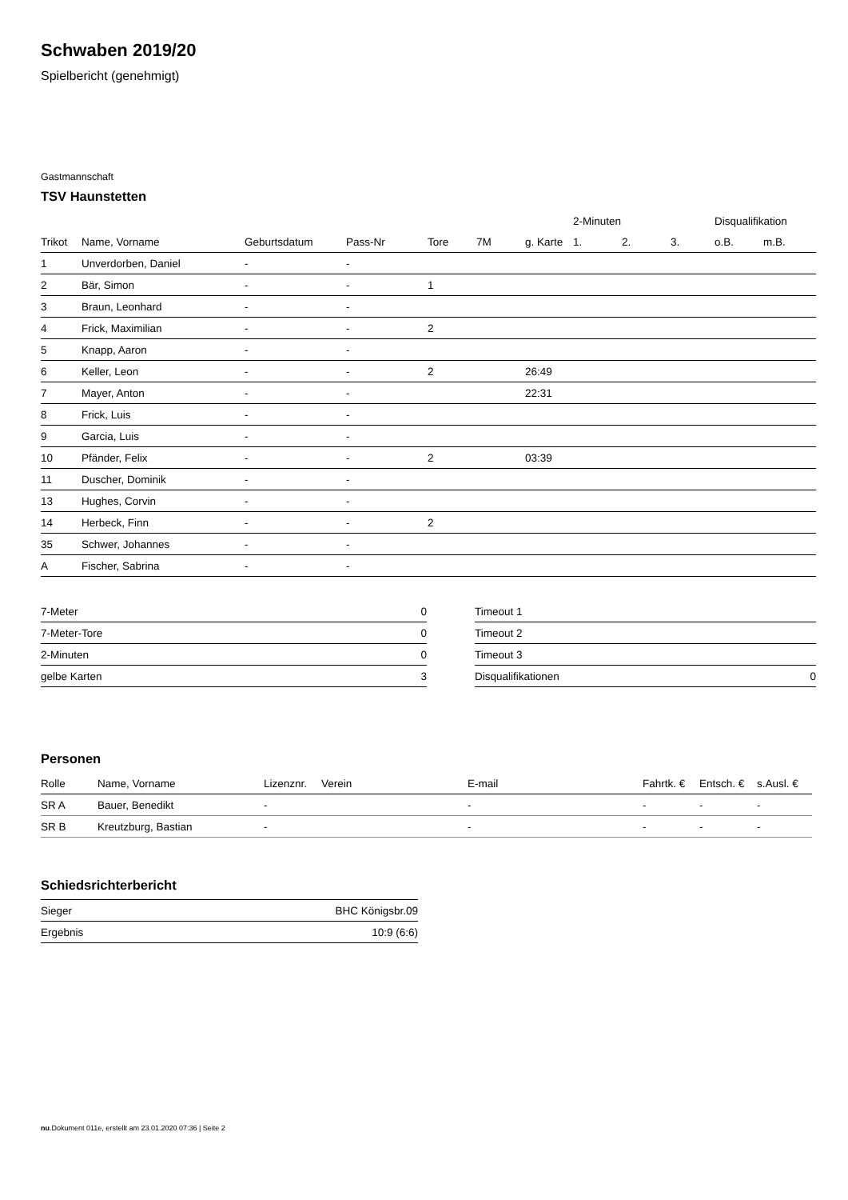Schwaben 2019/20
Spielbericht (genehmigt)
Gastmannschaft
TSV Haunstetten
| | | | | | | | 2-Minuten | | | Disqualifikation | |
| --- | --- | --- | --- | --- | --- | --- | --- | --- | --- | --- | --- |
| Trikot | Name, Vorname | Geburtsdatum | Pass-Nr | Tore | 7M | g. Karte | 1. | 2. | 3. | o.B. | m.B. |
| 1 | Unverdorben, Daniel | - | - | | | | | | | | |
| 2 | Bär, Simon | - | - | 1 | | | | | | | |
| 3 | Braun, Leonhard | - | - | | | | | | | | |
| 4 | Frick, Maximilian | - | - | 2 | | | | | | | |
| 5 | Knapp, Aaron | - | - | | | | | | | | |
| 6 | Keller, Leon | - | - | 2 | | 26:49 | | | | | |
| 7 | Mayer, Anton | - | - | | | 22:31 | | | | | |
| 8 | Frick, Luis | - | - | | | | | | | | |
| 9 | Garcia, Luis | - | - | | | | | | | | |
| 10 | Pfänder, Felix | - | - | 2 | | 03:39 | | | | | |
| 11 | Duscher, Dominik | - | - | | | | | | | | |
| 13 | Hughes, Corvin | - | - | | | | | | | | |
| 14 | Herbeck, Finn | - | - | 2 | | | | | | | |
| 35 | Schwer, Johannes | - | - | | | | | | | | |
| A | Fischer, Sabrina | - | - | | | | | | | | |
| 7-Meter | 0 |
| 7-Meter-Tore | 0 |
| 2-Minuten | 0 |
| gelbe Karten | 3 |
| Timeout 1 | |
| Timeout 2 | |
| Timeout 3 | |
| Disqualifikationen | 0 |
Personen
| Rolle | Name, Vorname | Lizenznr. | Verein | E-mail | Fahrtk. € | Entsch. € | s.Ausl. € |
| --- | --- | --- | --- | --- | --- | --- | --- |
| SR A | Bauer, Benedikt | - | | - | - | - | - |
| SR B | Kreutzburg, Bastian | - | | - | - | - | - |
Schiedsrichterbericht
| Sieger | BHC Königsbr.09 |
| Ergebnis | 10:9 (6:6) |
nu.Dokument 011e, erstellt am 23.01.2020 07:36 | Seite 2